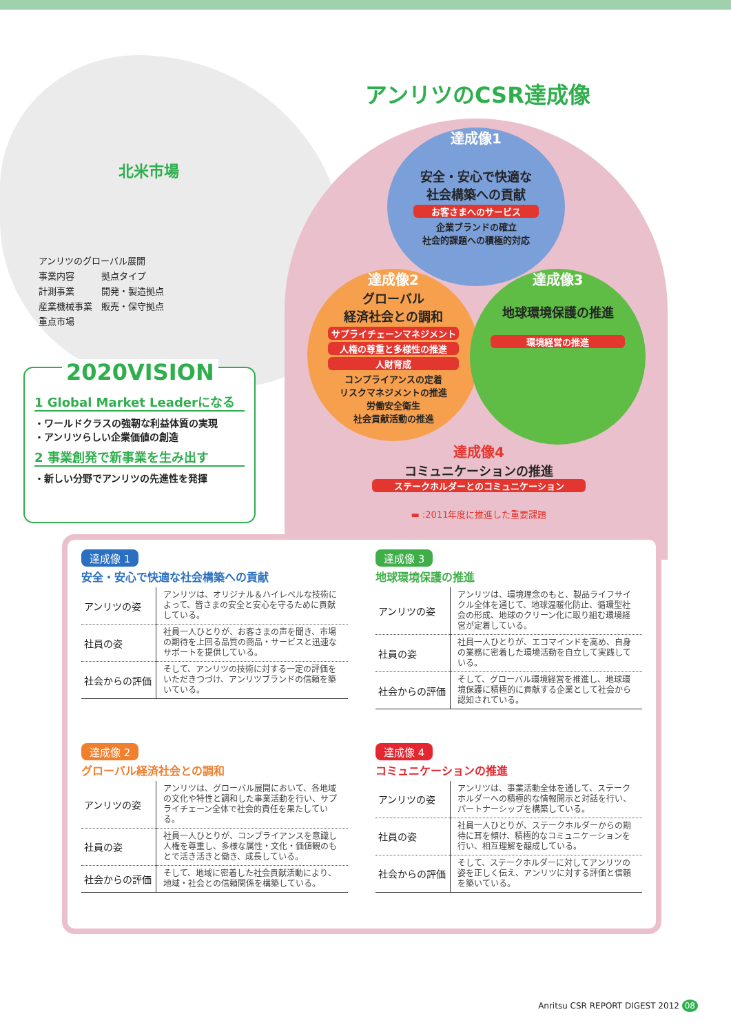アンリツのCSR達成像
北米市場
アンリツのグローバル展開
事業内容　　　拠点タイプ
計測事業　　　開発・製造拠点
産業機械事業　販売・保守拠点
重点市場
2020VISION
1 Global Market Leaderになる
・ワールドクラスの強靭な利益体質の実現
・アンリツらしい企業価値の創造
2 事業創発で新事業を生み出す
・新しい分野でアンリツの先進性を発揮
達成像1
安全・安心で快適な
社会構築への貢献
お客さまへのサービス
企業ブランドの確立
社会的課題への積極的対応
達成像2
グローバル
経済社会との調和
サプライチェーンマネジメント
人権の尊重と多様性の推進
人財育成
コンプライアンスの定着
リスクマネジメントの推進
労働安全衛生
社会貢献活動の推進
達成像3
地球環境保護の推進
環境経営の推進
達成像4
コミュニケーションの推進
ステークホルダーとのコミュニケーション
▬ :2011年度に推進した重要課題
達成像 1
安全・安心で快適な社会構築への貢献
| アンリツの姿 | アンリツは、オリジナル＆ハイレベルな技術によって、皆さまの安全と安心を守るために貢献している。 |
| 社員の姿 | 社員一人ひとりが、お客さまの声を聞き、市場の期待を上回る品質の商品・サービスと迅速なサポートを提供している。 |
| 社会からの評価 | そして、アンリツの技術に対する一定の評価をいただきつづけ、アンリツブランドの信頼を築いている。 |
達成像 3
地球環境保護の推進
| アンリツの姿 | アンリツは、環境理念のもと、製品ライフサイクル全体を通じて、地球温暖化防止、循環型社会の形成、地球のクリーン化に取り組む環境経営が定着している。 |
| 社員の姿 | 社員一人ひとりが、エコマインドを高め、自身の業務に密着した環境活動を自立して実践している。 |
| 社会からの評価 | そして、グローバル環境経営を推進し、地球環境保護に積極的に貢献する企業として社会から認知されている。 |
達成像 2
グローバル経済社会との調和
| アンリツの姿 | アンリツは、グローバル展開において、各地域の文化や特性と調和した事業活動を行い、サプライチェーン全体で社会的責任を果たしている。 |
| 社員の姿 | 社員一人ひとりが、コンプライアンスを意識し人権を尊重し、多様な属性・文化・価値観のもとで活き活きと働き、成長している。 |
| 社会からの評価 | そして、地域に密着した社会貢献活動により、地域・社会との信頼関係を構築している。 |
達成像 4
コミュニケーションの推進
| アンリツの姿 | アンリツは、事業活動全体を通して、ステークホルダーへの積極的な情報開示と対話を行い、パートナーシップを構築している。 |
| 社員の姿 | 社員一人ひとりが、ステークホルダーからの期待に耳を傾け、積極的なコミュニケーションを行い、相互理解を醸成している。 |
| 社会からの評価 | そして、ステークホルダーに対してアンリツの姿を正しく伝え、アンリツに対する評価と信頼を築いている。 |
Anritsu CSR REPORT DIGEST 2012 08